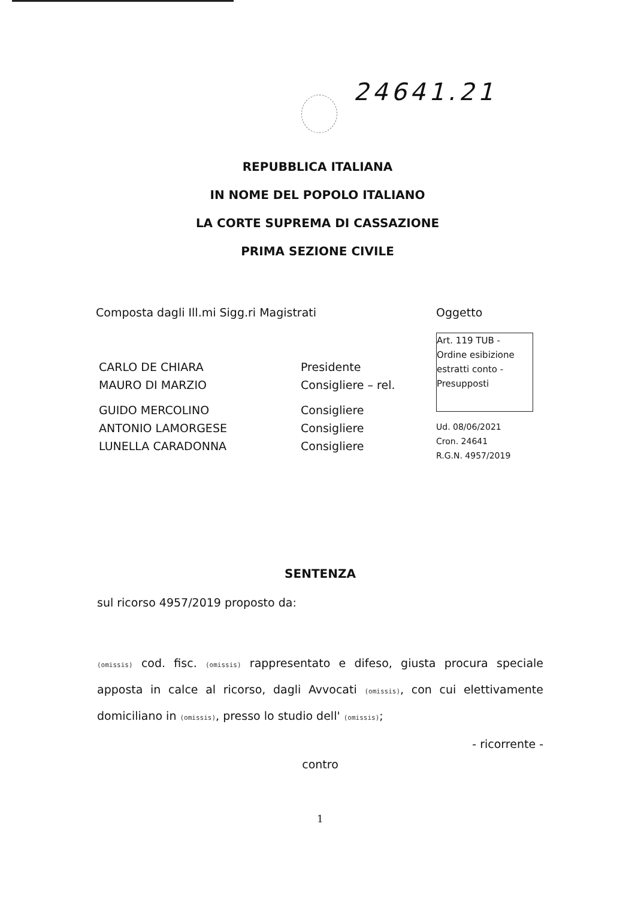24641.21
REPUBBLICA ITALIANA
IN NOME DEL POPOLO ITALIANO
LA CORTE SUPREMA DI CASSAZIONE
PRIMA SEZIONE CIVILE
Composta dagli Ill.mi Sigg.ri Magistrati
Oggetto
Art. 119 TUB - Ordine esibizione estratti conto - Presupposti
CARLO DE CHIARA Presidente
MAURO DI MARZIO Consigliere – rel.
GUIDO MERCOLINO Consigliere
ANTONIO LAMORGESE Consigliere
LUNELLA CARADONNA Consigliere
Ud. 08/06/2021
Cron. 24641
R.G.N. 4957/2019
SENTENZA
sul ricorso 4957/2019 proposto da:
(omissis) cod. fisc. (omissis) rappresentato e difeso, giusta procura speciale apposta in calce al ricorso, dagli Avvocati (omissis), con cui elettivamente domiciliano in (omissis), presso lo studio dell' (omissis);
- ricorrente -
contro
1